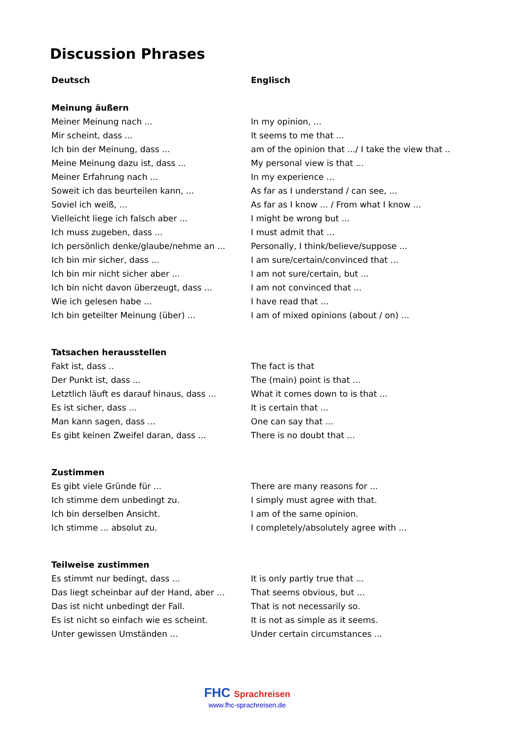Discussion Phrases
| Deutsch | Englisch |
| --- | --- |
| Meinung äußern | |
| Meiner Meinung nach ... | In my opinion, ... |
| Mir scheint, dass ... | It seems to me that ... |
| Ich bin der Meinung, dass ... | am of the opinion that .../ I take the view that .. |
| Meine Meinung dazu ist, dass ... | My personal view is that ... |
| Meiner Erfahrung nach ... | In my experience ... |
| Soweit ich das beurteilen kann, ... | As far as I understand / can see, ... |
| Soviel ich weiß, ... | As far as I know ... / From what I know ... |
| Vielleicht liege ich falsch aber ... | I might be wrong but ... |
| Ich muss zugeben, dass ... | I must admit that ... |
| Ich persönlich denke/glaube/nehme an ... | Personally, I think/believe/suppose ... |
| Ich bin mir sicher, dass ... | I am sure/certain/convinced that ... |
| Ich bin mir nicht sicher aber ... | I am not sure/certain, but ... |
| Ich bin nicht davon überzeugt, dass ... | I am not convinced that ... |
| Wie ich gelesen habe ... | I have read that ... |
| Ich bin geteilter Meinung (über) ... | I am of mixed opinions (about / on) ... |
| Tatsachen herausstellen | |
| Fakt ist, dass .. | The fact is that |
| Der Punkt ist, dass ... | The (main) point is that ... |
| Letztlich läuft es darauf hinaus, dass ... | What it comes down to is that ... |
| Es ist sicher, dass ... | It is certain that ... |
| Man kann sagen, dass ... | One can say that ... |
| Es gibt keinen Zweifel daran, dass ... | There is no doubt that ... |
| Zustimmen | |
| Es gibt viele Gründe für ... | There are many reasons for ... |
| Ich stimme dem unbedingt zu. | I simply must agree with that. |
| Ich bin derselben Ansicht. | I am of the same opinion. |
| Ich stimme ... absolut zu. | I completely/absolutely agree with ... |
| Teilweise zustimmen | |
| Es stimmt nur bedingt, dass ... | It is only partly true that ... |
| Das liegt scheinbar auf der Hand, aber ... | That seems obvious, but ... |
| Das ist nicht unbedingt der Fall. | That is not necessarily so. |
| Es ist nicht so einfach wie es scheint. | It is not as simple as it seems. |
| Unter gewissen Umständen ... | Under certain circumstances ... |
FHC Sprachreisen
www.fhc-sprachreisen.de